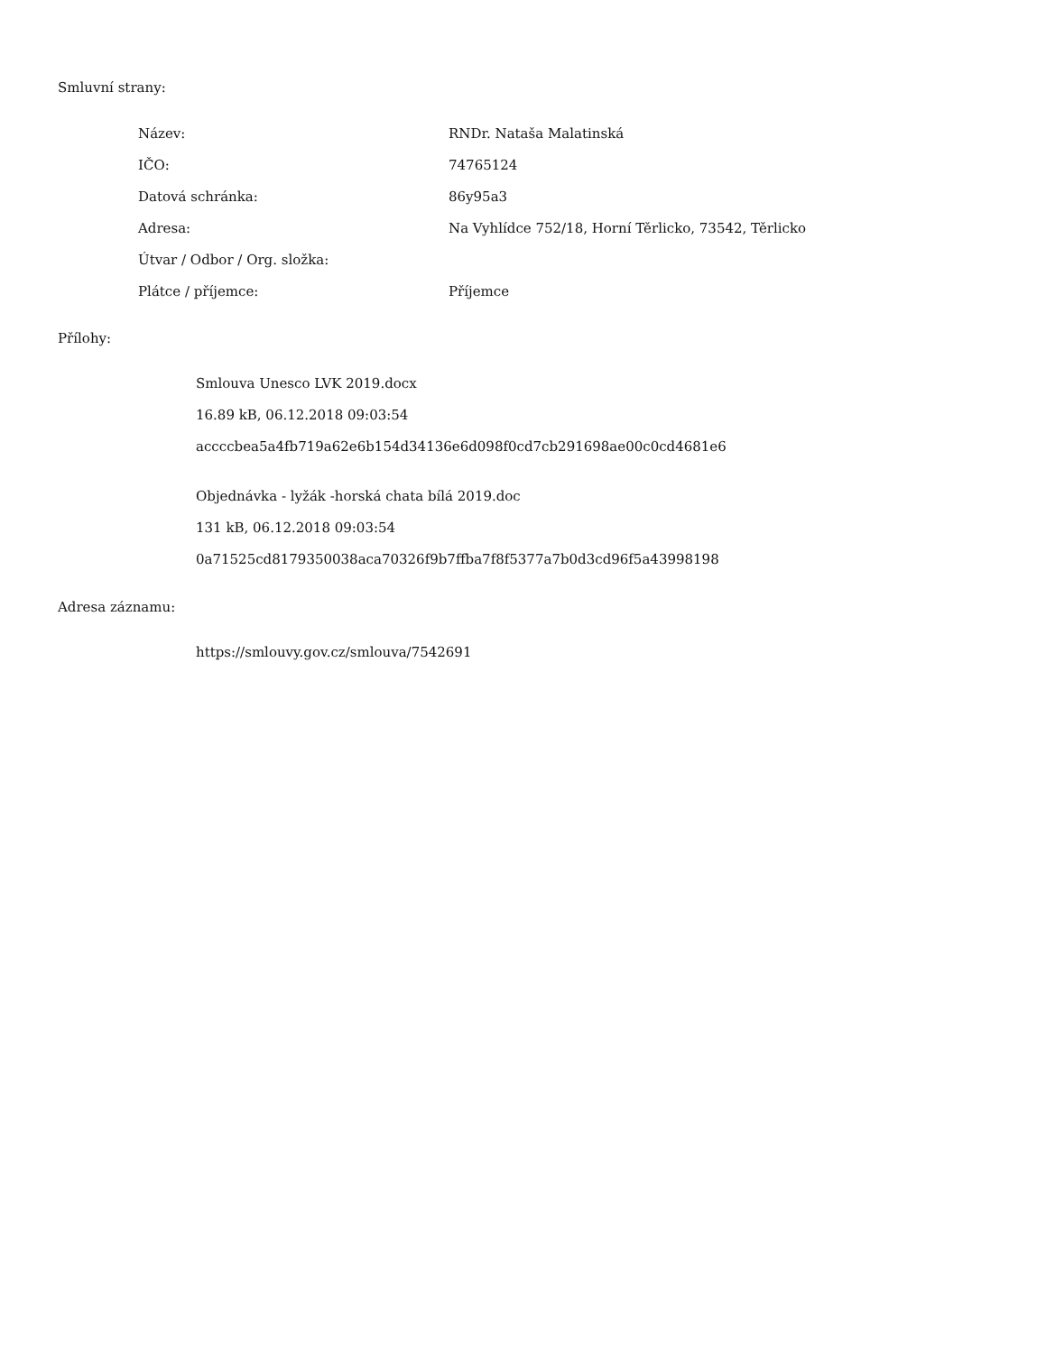Smluvní strany:
| Název: | RNDr. Nataša Malatinská |
| IČO: | 74765124 |
| Datová schránka: | 86y95a3 |
| Adresa: | Na Vyhlídce 752/18, Horní Těrlicko, 73542, Těrlicko |
| Útvar / Odbor / Org. složka: | |
| Plátce / příjemce: | Příjemce |
Přílohy:
Smlouva Unesco LVK 2019.docx
16.89 kB, 06.12.2018 09:03:54
accccbea5a4fb719a62e6b154d34136e6d098f0cd7cb291698ae00c0cd4681e6
Objednávka - lyžák -horská chata bílá 2019.doc
131 kB, 06.12.2018 09:03:54
0a71525cd8179350038aca70326f9b7ffba7f8f5377a7b0d3cd96f5a43998198
Adresa záznamu:
https://smlouvy.gov.cz/smlouva/7542691